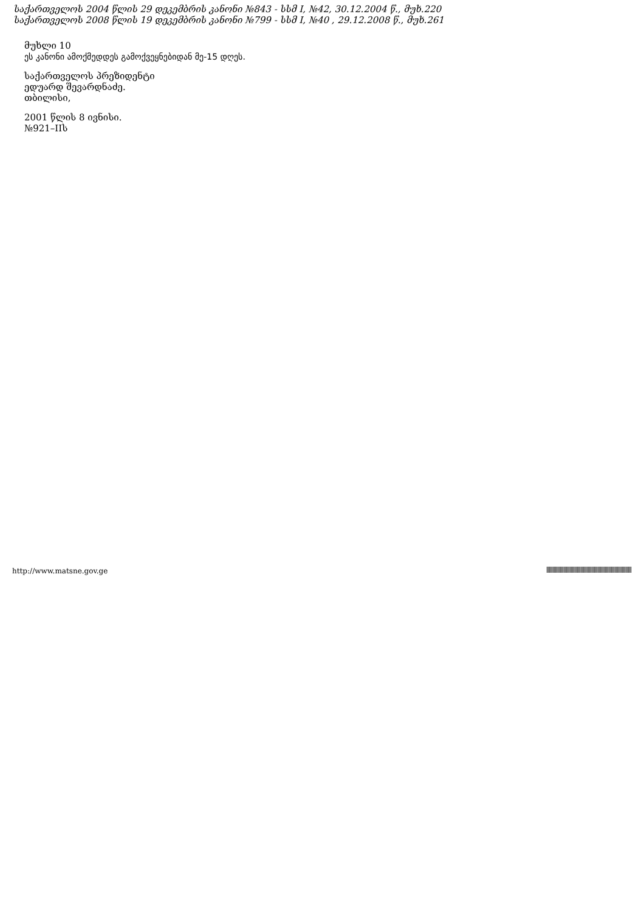საქართველოს 2004 წლის 29 დეკემბრის კანონი №843 - სსმ I, №42, 30.12.2004 წ., მუხ.220
საქართველოს 2008 წლის 19 დეკემბრის კანონი №799 - სსმ I, №40 , 29.12.2008 წ., მუხ.261
მუხლი 10
ეს კანონი ამოქმედდეს გამოქვეყნებიდან მე-15 დღეს.
საქართველოს პრეზიდენტი
ედუარდ შევარდნაძე.
თბილისი,
2001 წლის 8 ივნისი.
№921–IIს
http://www.matsne.gov.ge